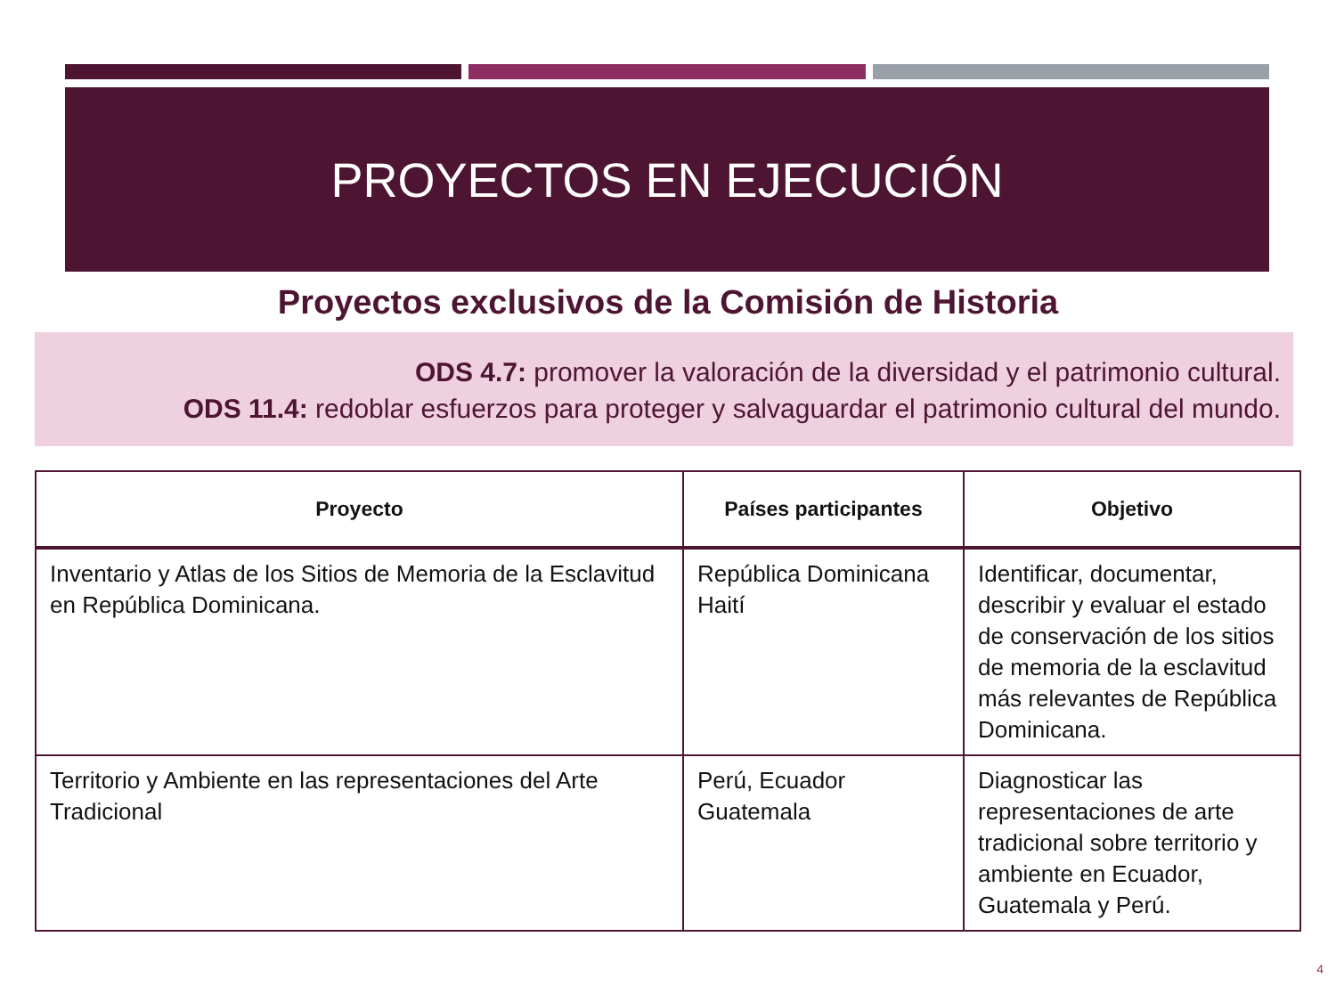PROYECTOS EN EJECUCIÓN
Proyectos exclusivos de la Comisión de Historia
ODS 4.7: promover la valoración de la diversidad y el patrimonio cultural.
ODS 11.4: redoblar esfuerzos para proteger y salvaguardar el patrimonio cultural del mundo.
| Proyecto | Países participantes | Objetivo |
| --- | --- | --- |
| Inventario y Atlas de los Sitios de Memoria de la Esclavitud en República Dominicana. | República Dominicana Haití | Identificar, documentar, describir y evaluar el estado de conservación de los sitios de memoria de la esclavitud más relevantes de República Dominicana. |
| Territorio y Ambiente en las representaciones del Arte Tradicional | Perú, Ecuador Guatemala | Diagnosticar las representaciones de arte tradicional sobre territorio y ambiente en Ecuador, Guatemala y Perú. |
4